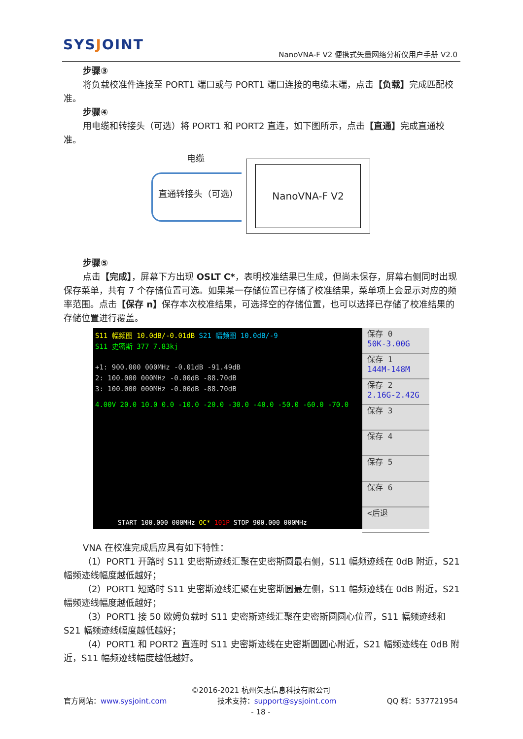SYSJOINT
NanoVNA-F V2 便携式矢量网络分析仪用户手册 V2.0
步骤③
将负载校准件连接至 PORT1 端口或与 PORT1 端口连接的电缆末端，点击【负载】完成匹配校准。
步骤④
用电缆和转接头（可选）将 PORT1 和 PORT2 直连，如下图所示，点击【直通】完成直通校准。
电缆
直通转接头（可选）
NanoVNA-F V2
步骤⑤
点击【完成】，屏幕下方出现 OSLT C*，表明校准结果已生成，但尚未保存，屏幕右侧同时出现保存菜单，共有 7 个存储位置可选。如果某一存储位置已存储了校准结果，菜单项上会显示对应的频率范围。点击【保存 n】保存本次校准结果，可选择空的存储位置，也可以选择已存储了校准结果的存储位置进行覆盖。
S11 幅频图 10.0dB/-0.01dB S21 幅频图 10.0dB/-9
S11 史密斯 377 7.83kj
+1: 900.000 000MHz -0.01dB -91.49dB
2: 100.000 000MHz -0.00dB -88.70dB
3: 100.000 000MHz -0.00dB -88.70dB
4.00V 20.0 10.0 0.0 -10.0 -20.0 -30.0 -40.0 -50.0 -60.0 -70.0
START 100.000 000MHz OC* 101P STOP 900.000 000MHz
保存 0
50K-3.00G
保存 1
144M-148M
保存 2
2.16G-2.42G
保存 3
保存 4
保存 5
保存 6
<后退
VNA 在校准完成后应具有如下特性：
（1）PORT1 开路时 S11 史密斯迹线汇聚在史密斯圆最右侧，S11 幅频迹线在 0dB 附近，S21 幅频迹线幅度越低越好；
（2）PORT1 短路时 S11 史密斯迹线汇聚在史密斯圆最左侧，S11 幅频迹线在 0dB 附近，S21 幅频迹线幅度越低越好；
（3）PORT1 接 50 欧姆负载时 S11 史密斯迹线汇聚在史密斯圆圆心位置，S11 幅频迹线和 S21 幅频迹线幅度越低越好；
（4）PORT1 和 PORT2 直连时 S11 史密斯迹线在史密斯圆圆心附近，S21 幅频迹线在 0dB 附近，S11 幅频迹线幅度越低越好。
©2016-2021 杭州矢志信息科技有限公司
官方网站：www.sysjoint.com 技术支持：support@sysjoint.com QQ 群：537721954
- 18 -